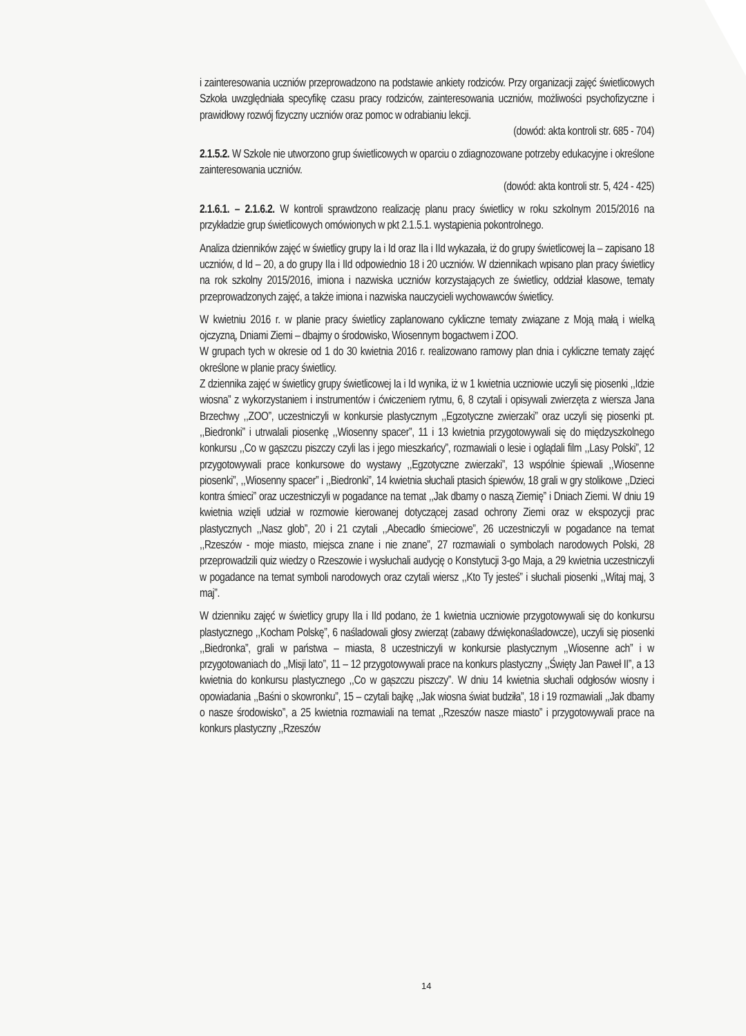i zainteresowania uczniów przeprowadzono na podstawie ankiety rodziców. Przy organizacji zajęć świetlicowych Szkoła uwzględniała specyfikę czasu pracy rodziców, zainteresowania uczniów, możliwości psychofizyczne i prawidłowy rozwój fizyczny uczniów oraz pomoc w odrabianiu lekcji.
(dowód: akta kontroli str. 685 - 704)
2.1.5.2. W Szkole nie utworzono grup świetlicowych w oparciu o zdiagnozowane potrzeby edukacyjne i określone zainteresowania uczniów.
(dowód: akta kontroli str. 5, 424 - 425)
2.1.6.1. – 2.1.6.2. W kontroli sprawdzono realizację planu pracy świetlicy w roku szkolnym 2015/2016 na przykładzie grup świetlicowych omówionych w pkt 2.1.5.1. wystąpienia pokontrolnego.
Analiza dzienników zajęć w świetlicy grupy Ia i Id oraz IIa i IId wykazała, iż do grupy świetlicowej Ia – zapisano 18 uczniów, d Id – 20, a do grupy IIa i IId odpowiednio 18 i 20 uczniów. W dziennikach wpisano plan pracy świetlicy na rok szkolny 2015/2016, imiona i nazwiska uczniów korzystających ze świetlicy, oddział klasowe, tematy przeprowadzonych zajęć, a także imiona i nazwiska nauczycieli wychowawców świetlicy.
W kwietniu 2016 r. w planie pracy świetlicy zaplanowano cykliczne tematy związane z Moją małą i wielką ojczyzną, Dniami Ziemi – dbajmy o środowisko, Wiosennym bogactwem i ZOO.
W grupach tych w okresie od 1 do 30 kwietnia 2016 r. realizowano ramowy plan dnia i cykliczne tematy zajęć określone w planie pracy świetlicy.
Z dziennika zajęć w świetlicy grupy świetlicowej Ia i Id wynika, iż w 1 kwietnia uczniowie uczyli się piosenki ,,Idzie wiosna” z wykorzystaniem i instrumentów i ćwiczeniem rytmu, 6, 8 czytali i opisywali zwierzęta z wiersza Jana Brzechwy ,,ZOO”, uczestniczyli w konkursie plastycznym ,,Egzotyczne zwierzaki” oraz uczyli się piosenki pt. ,,Biedronki” i utrwalali piosenkę ,,Wiosenny spacer”, 11 i 13 kwietnia przygotowywali się do międzyszkolnego konkursu ,,Co w gąszczu piszczy czyli las i jego mieszkańcy”, rozmawiali o lesie i oglądali film ,,Lasy Polski”, 12 przygotowywali prace konkursowe do wystawy ,,Egzotyczne zwierzaki”, 13 wspólnie śpiewali ,,Wiosenne piosenki”, ,,Wiosenny spacer” i ,,Biedronki”, 14 kwietnia słuchali ptasich śpiewów, 18 grali w gry stolikowe ,,Dzieci kontra śmieci” oraz uczestniczyli w pogadance na temat ,,Jak dbamy o naszą Ziemię” i Dniach Ziemi. W dniu 19 kwietnia wzięli udział w rozmowie kierowanej dotyczącej zasad ochrony Ziemi oraz w ekspozycji prac plastycznych ,,Nasz glob”, 20 i 21 czytali ,,Abecadło śmieciowe”, 26 uczestniczyli w pogadance na temat ,,Rzeszów - moje miasto, miejsca znane i nie znane”, 27 rozmawiali o symbolach narodowych Polski, 28 przeprowadzili quiz wiedzy o Rzeszowie i wysłuchali audycję o Konstytucji 3-go Maja, a 29 kwietnia uczestniczyli w pogadance na temat symboli narodowych oraz czytali wiersz ,,Kto Ty jesteś” i słuchali piosenki ,,Witaj maj, 3 maj”.
W dzienniku zajęć w świetlicy grupy IIa i IId podano, że 1 kwietnia uczniowie przygotowywali się do konkursu plastycznego ,,Kocham Polskę”, 6 naśladowali głosy zwierząt (zabawy dźwiękonaśladowcze), uczyli się piosenki ,,Biedronka”, grali w państwa – miasta, 8 uczestniczyli w konkursie plastycznym ,,Wiosenne ach” i w przygotowaniach do ,,Misji lato”, 11 – 12 przygotowywali prace na konkurs plastyczny ,,Święty Jan Paweł II”, a 13 kwietnia do konkursu plastycznego ,,Co w gąszczu piszczy”. W dniu 14 kwietnia słuchali odgłosów wiosny i opowiadania ,,Baśni o skowronku”, 15 – czytali bajkę ,,Jak wiosna świat budziła”, 18 i 19 rozmawiali ,,Jak dbamy o nasze środowisko”, a 25 kwietnia rozmawiali na temat ,,Rzeszów nasze miasto” i przygotowywali prace na konkurs plastyczny ,,Rzeszów
14